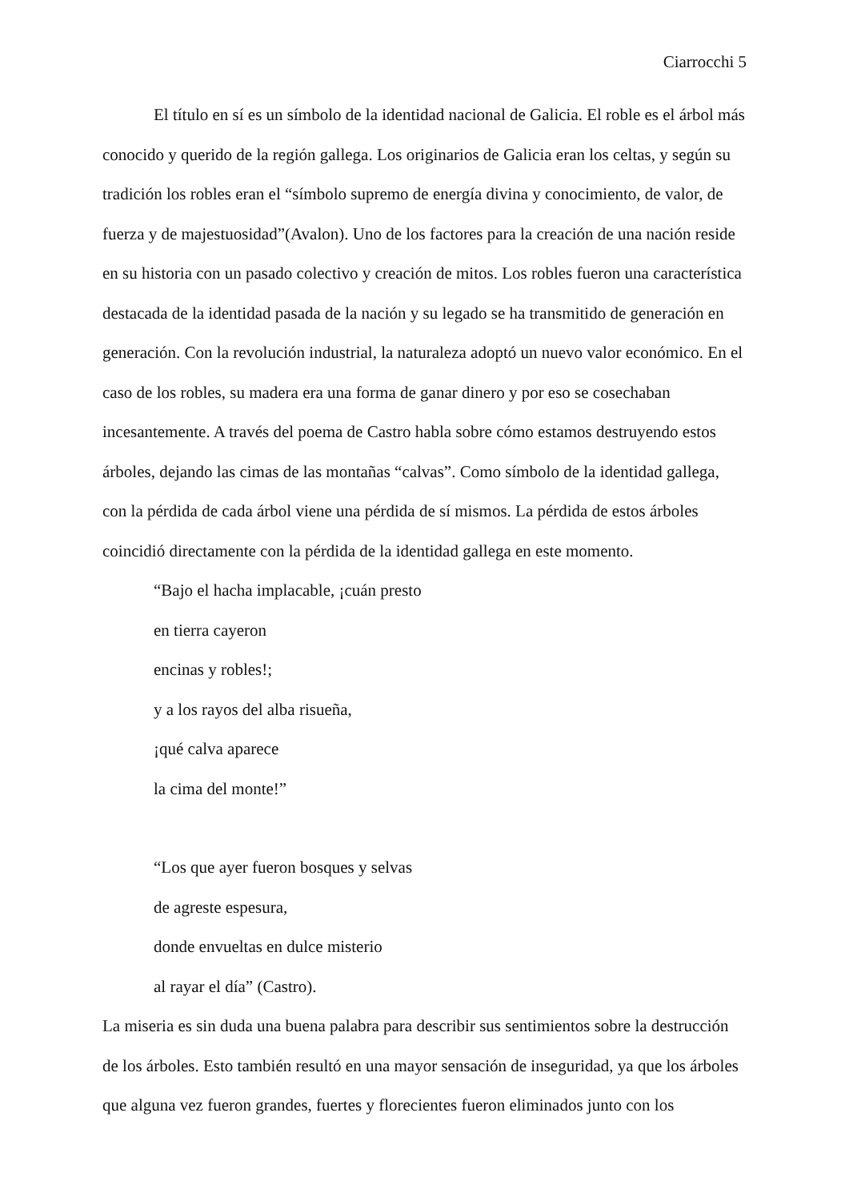Ciarrocchi 5
El título en sí es un símbolo de la identidad nacional de Galicia. El roble es el árbol más conocido y querido de la región gallega. Los originarios de Galicia eran los celtas, y según su tradición los robles eran el “símbolo supremo de energía divina y conocimiento, de valor, de fuerza y de majestuosidad”(Avalon). Uno de los factores para la creación de una nación reside en su historia con un pasado colectivo y creación de mitos. Los robles fueron una característica destacada de la identidad pasada de la nación y su legado se ha transmitido de generación en generación. Con la revolución industrial, la naturaleza adoptó un nuevo valor económico. En el caso de los robles, su madera era una forma de ganar dinero y por eso se cosechaban incesantemente. A través del poema de Castro habla sobre cómo estamos destruyendo estos árboles, dejando las cimas de las montañas “calvas”. Como símbolo de la identidad gallega, con la pérdida de cada árbol viene una pérdida de sí mismos. La pérdida de estos árboles coincidió directamente con la pérdida de la identidad gallega en este momento.
“Bajo el hacha implacable, ¡cuán presto
en tierra cayeron
encinas y robles!;
y a los rayos del alba risueña,
¡qué calva aparece
la cima del monte!”
“Los que ayer fueron bosques y selvas
de agreste espesura,
donde envueltas en dulce misterio
al rayar el día” (Castro).
La miseria es sin duda una buena palabra para describir sus sentimientos sobre la destrucción de los árboles. Esto también resultó en una mayor sensación de inseguridad, ya que los árboles que alguna vez fueron grandes, fuertes y florecientes fueron eliminados junto con los